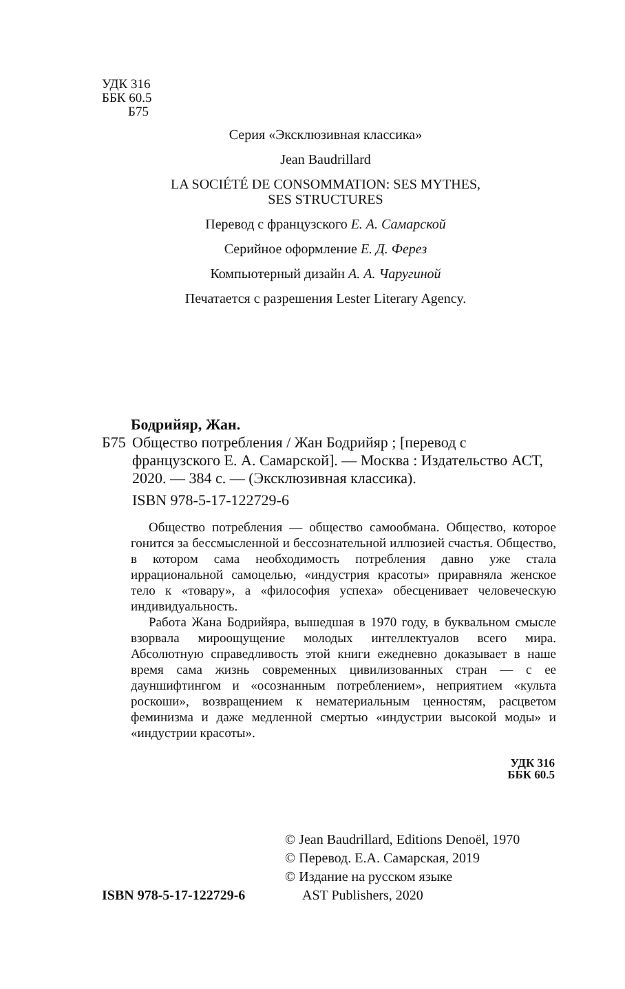УДК 316
ББК 60.5
Б75
Серия «Эксклюзивная классика»
Jean Baudrillard
LA SOCIÉTÉ DE CONSOMMATION: SES MYTHES,
SES STRUCTURES
Перевод с французского Е. А. Самарской
Серийное оформление Е. Д. Ферез
Компьютерный дизайн А. А. Чаругиной
Печатается с разрешения Lester Literary Agency.
Бодрийяр, Жан.
Б75 Общество потребления / Жан Бодрийяр ; [перевод с французского Е. А. Самарской]. — Москва : Издательство АСТ, 2020. — 384 с. — (Эксклюзивная классика).
ISBN 978-5-17-122729-6
Общество потребления — общество самообмана. Общество, которое гонится за бессмысленной и бессознательной иллюзией счастья. Общество, в котором сама необходимость потребления давно уже стала иррациональной самоцелью, «индустрия красоты» приравняла женское тело к «товару», а «философия успеха» обесценивает человеческую индивидуальность.
Работа Жана Бодрийяра, вышедшая в 1970 году, в буквальном смысле взорвала мироощущение молодых интеллектуалов всего мира. Абсолютную справедливость этой книги ежедневно доказывает в наше время сама жизнь современных цивилизованных стран — с ее дауншифтингом и «осознанным потреблением», неприятием «культа роскоши», возвращением к нематериальным ценностям, расцветом феминизма и даже медленной смертью «индустрии высокой моды» и «индустрии красоты».
УДК 316
ББК 60.5
ISBN 978-5-17-122729-6 © Jean Baudrillard, Editions Denoël, 1970
© Перевод. Е.А. Самарская, 2019
© Издание на русском языке
AST Publishers, 2020